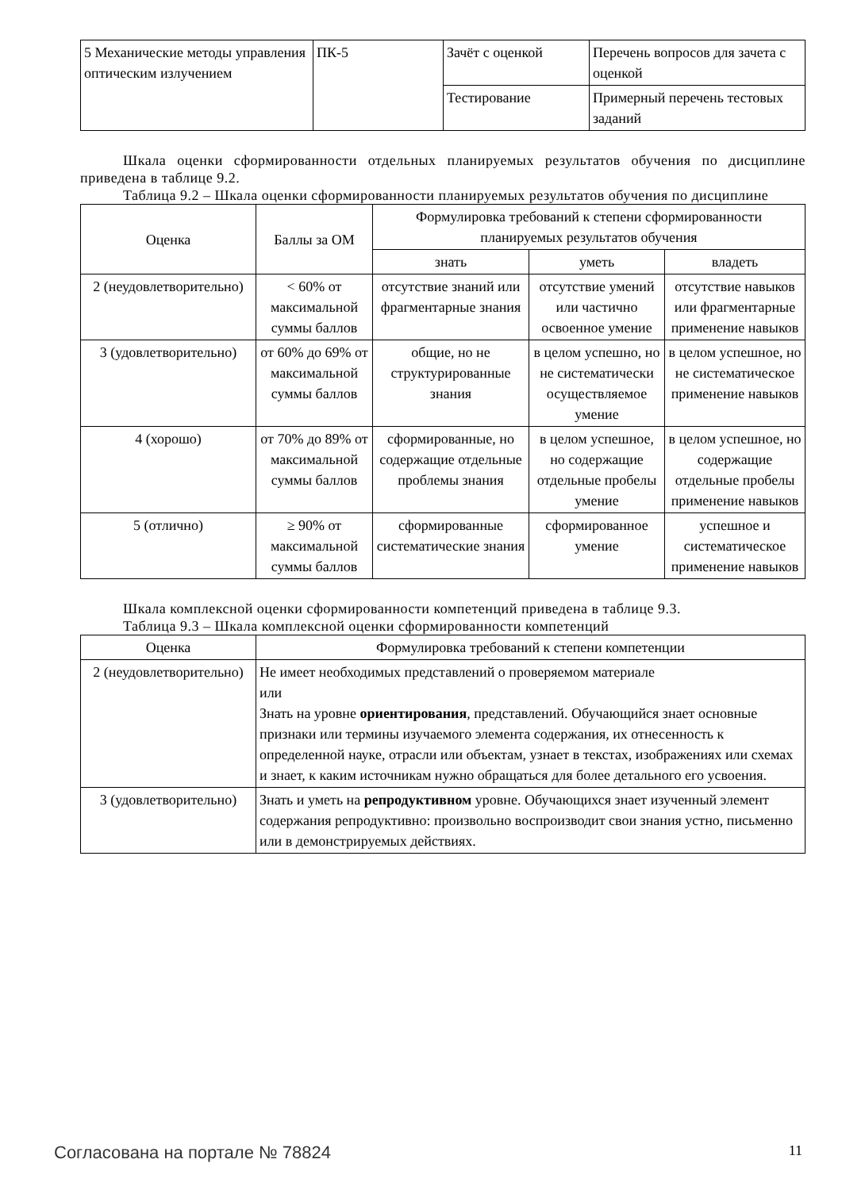| 5 Механические методы управления оптическим излучением | ПК-5 | Зачёт с оценкой | Перечень вопросов для зачета с оценкой |
| | | Тестирование | Примерный перечень тестовых заданий |
Шкала оценки сформированности отдельных планируемых результатов обучения по дисциплине приведена в таблице 9.2.
Таблица 9.2 – Шкала оценки сформированности планируемых результатов обучения по дисциплине
| Оценка | Баллы за ОМ | Формулировка требований к степени сформированности планируемых результатов обучения | | |
| --- | --- | --- | --- | --- |
| | | знать | уметь | владеть |
| 2 (неудовлетворительно) | < 60% от максимальной суммы баллов | отсутствие знаний или фрагментарные знания | отсутствие умений или частично освоенное умение | отсутствие навыков или фрагментарные применение навыков |
| 3 (удовлетворительно) | от 60% до 69% от максимальной суммы баллов | общие, но не структурированные знания | в целом успешно, но не систематически осуществляемое умение | в целом успешное, но не систематическое применение навыков |
| 4 (хорошо) | от 70% до 89% от максимальной суммы баллов | сформированные, но содержащие отдельные проблемы знания | в целом успешное, но содержащие отдельные пробелы умение | в целом успешное, но содержащие отдельные пробелы применение навыков |
| 5 (отлично) | ≥ 90% от максимальной суммы баллов | сформированные систематические знания | сформированное умение | успешное и систематическое применение навыков |
Шкала комплексной оценки сформированности компетенций приведена в таблице 9.3.
Таблица 9.3 – Шкала комплексной оценки сформированности компетенций
| Оценка | Формулировка требований к степени компетенции |
| --- | --- |
| 2 (неудовлетворительно) | Не имеет необходимых представлений о проверяемом материале или Знать на уровне ориентирования , представлений. Обучающийся знает основные признаки или термины изучаемого элемента содержания, их отнесенность к определенной науке, отрасли или объектам, узнает в текстах, изображениях или схемах и знает, к каким источникам нужно обращаться для более детального его усвоения. |
| 3 (удовлетворительно) | Знать и уметь на репродуктивном уровне. Обучающихся знает изученный элемент содержания репродуктивно: произвольно воспроизводит свои знания устно, письменно или в демонстрируемых действиях. |
Согласована на портале № 78824 11